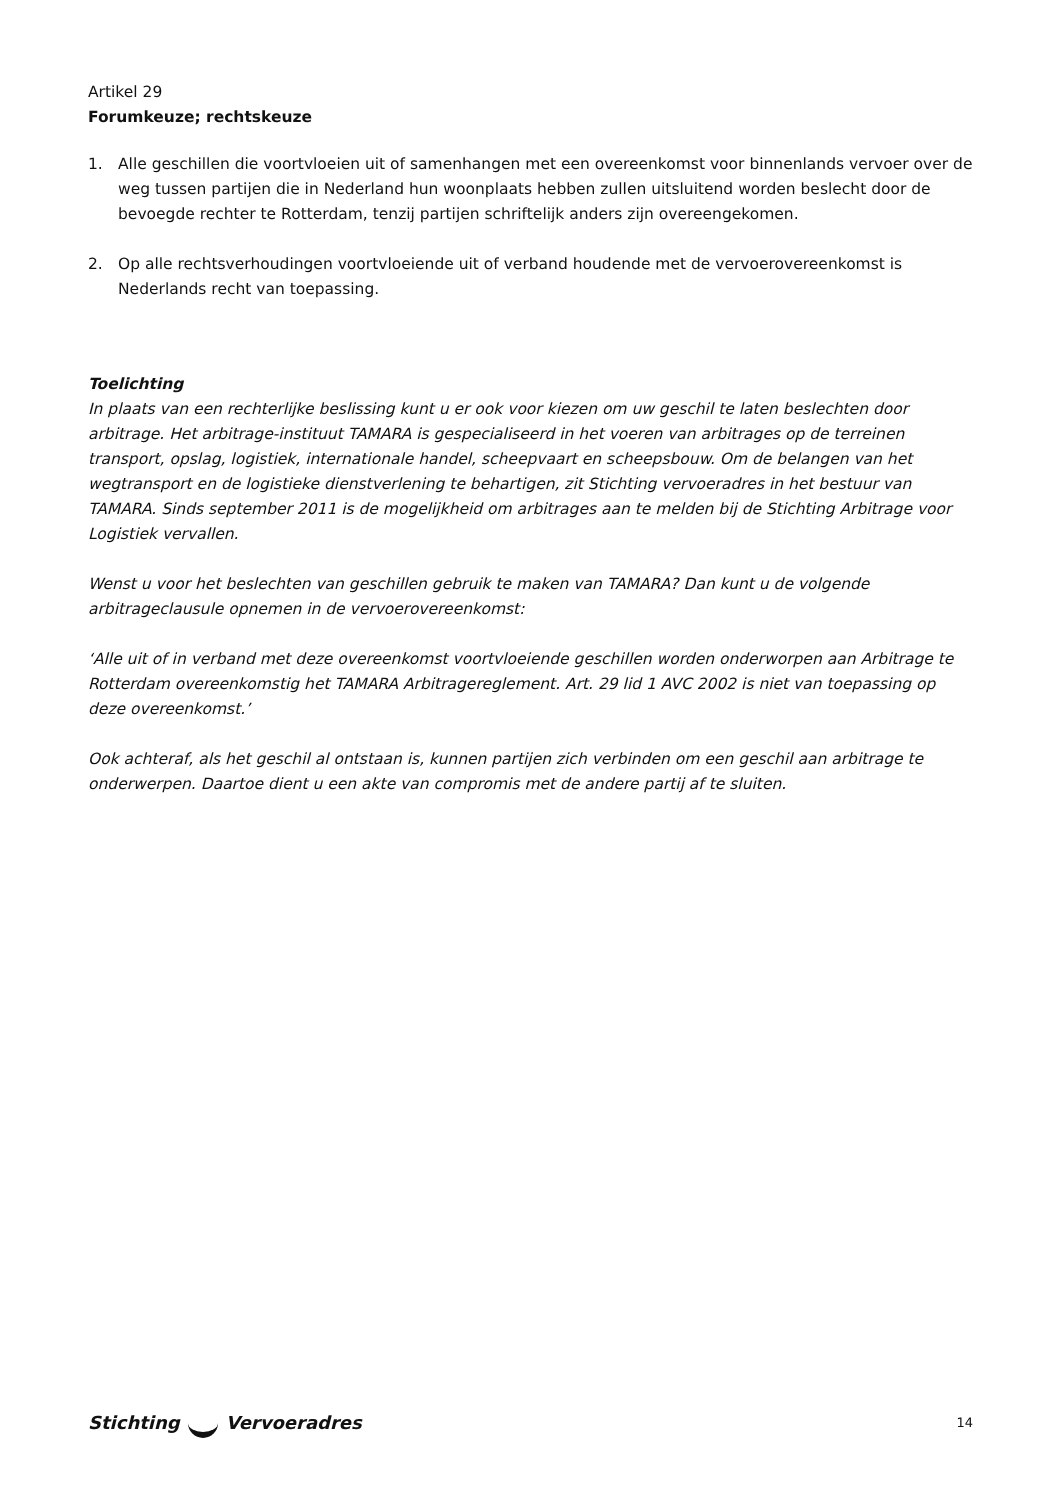Artikel 29
Forumkeuze; rechtskeuze
1. Alle geschillen die voortvloeien uit of samenhangen met een overeenkomst voor binnenlands vervoer over de weg tussen partijen die in Nederland hun woonplaats hebben zullen uitsluitend worden beslecht door de bevoegde rechter te Rotterdam, tenzij partijen schriftelijk anders zijn overeengekomen.
2. Op alle rechtsverhoudingen voortvloeiende uit of verband houdende met de vervoerovereenkomst is Nederlands recht van toepassing.
Toelichting
In plaats van een rechterlijke beslissing kunt u er ook voor kiezen om uw geschil te laten beslechten door arbitrage. Het arbitrage-instituut TAMARA is gespecialiseerd in het voeren van arbitrages op de terreinen transport, opslag, logistiek, internationale handel, scheepvaart en scheepsbouw. Om de belangen van het wegtransport en de logistieke dienstverlening te behartigen, zit Stichting vervoeradres in het bestuur van TAMARA. Sinds september 2011 is de mogelijkheid om arbitrages aan te melden bij de Stichting Arbitrage voor Logistiek vervallen.
Wenst u voor het beslechten van geschillen gebruik te maken van TAMARA? Dan kunt u de volgende arbitrageclausule opnemen in de vervoerovereenkomst:
‘Alle uit of in verband met deze overeenkomst voortvloeiende geschillen worden onderworpen aan Arbitrage te Rotterdam overeenkomstig het TAMARA Arbitragereglement. Art. 29 lid 1 AVC 2002 is niet van toepassing op deze overeenkomst.’
Ook achteraf, als het geschil al ontstaan is, kunnen partijen zich verbinden om een geschil aan arbitrage te onderwerpen. Daartoe dient u een akte van compromis met de andere partij af te sluiten.
Stichting Vervoeradres
14